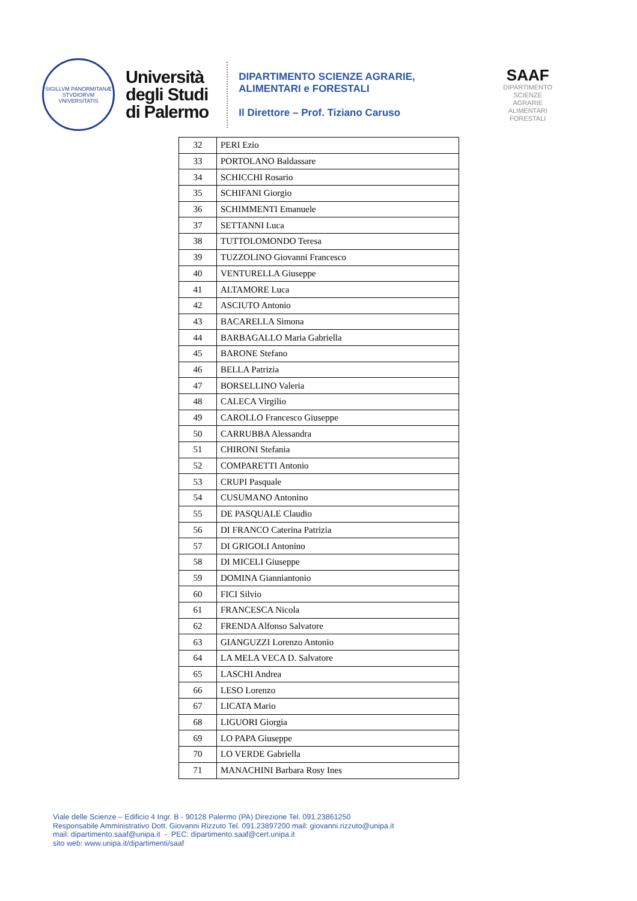SIGILLVM PANORMITANÆ STVDIORVM VNIVERSITATIS
Università
degli Studi
di Palermo
DIPARTIMENTO SCIENZE AGRARIE,
ALIMENTARI e FORESTALI
Il Direttore – Prof. Tiziano Caruso
SAAF
DIPARTIMENTO
SCIENZE
AGRARIE
ALIMENTARI
FORESTALI
| 32 | PERI Ezio |
| 33 | PORTOLANO Baldassare |
| 34 | SCHICCHI Rosario |
| 35 | SCHIFANI Giorgio |
| 36 | SCHIMMENTI Emanuele |
| 37 | SETTANNI Luca |
| 38 | TUTTOLOMONDO Teresa |
| 39 | TUZZOLINO Giovanni Francesco |
| 40 | VENTURELLA Giuseppe |
| 41 | ALTAMORE Luca |
| 42 | ASCIUTO Antonio |
| 43 | BACARELLA Simona |
| 44 | BARBAGALLO Maria Gabriella |
| 45 | BARONE Stefano |
| 46 | BELLA Patrizia |
| 47 | BORSELLINO Valeria |
| 48 | CALECA Virgilio |
| 49 | CAROLLO Francesco Giuseppe |
| 50 | CARRUBBA Alessandra |
| 51 | CHIRONI Stefania |
| 52 | COMPARETTI Antonio |
| 53 | CRUPI Pasquale |
| 54 | CUSUMANO Antonino |
| 55 | DE PASQUALE Claudio |
| 56 | DI FRANCO Caterina Patrizia |
| 57 | DI GRIGOLI Antonino |
| 58 | DI MICELI Giuseppe |
| 59 | DOMINA Gianniantonio |
| 60 | FICI Silvio |
| 61 | FRANCESCA Nicola |
| 62 | FRENDA Alfonso Salvatore |
| 63 | GIANGUZZI Lorenzo Antonio |
| 64 | LA MELA VECA D. Salvatore |
| 65 | LASCHI Andrea |
| 66 | LESO Lorenzo |
| 67 | LICATA Mario |
| 68 | LIGUORI Giorgia |
| 69 | LO PAPA Giuseppe |
| 70 | LO VERDE Gabriella |
| 71 | MANACHINI Barbara Rosy Ines |
Viale delle Scienze – Edificio 4 Ingr. B - 90128 Palermo (PA) Direzione Tel. 091.23861250
Responsabile Amministrativo Dott. Giovanni Rizzuto Tel. 091.23897200 mail: giovanni.rizzuto@unipa.it
mail: dipartimento.saaf@unipa.it - PEC: dipartimento.saaf@cert.unipa.it
sito web: www.unipa.it/dipartimenti/saaf